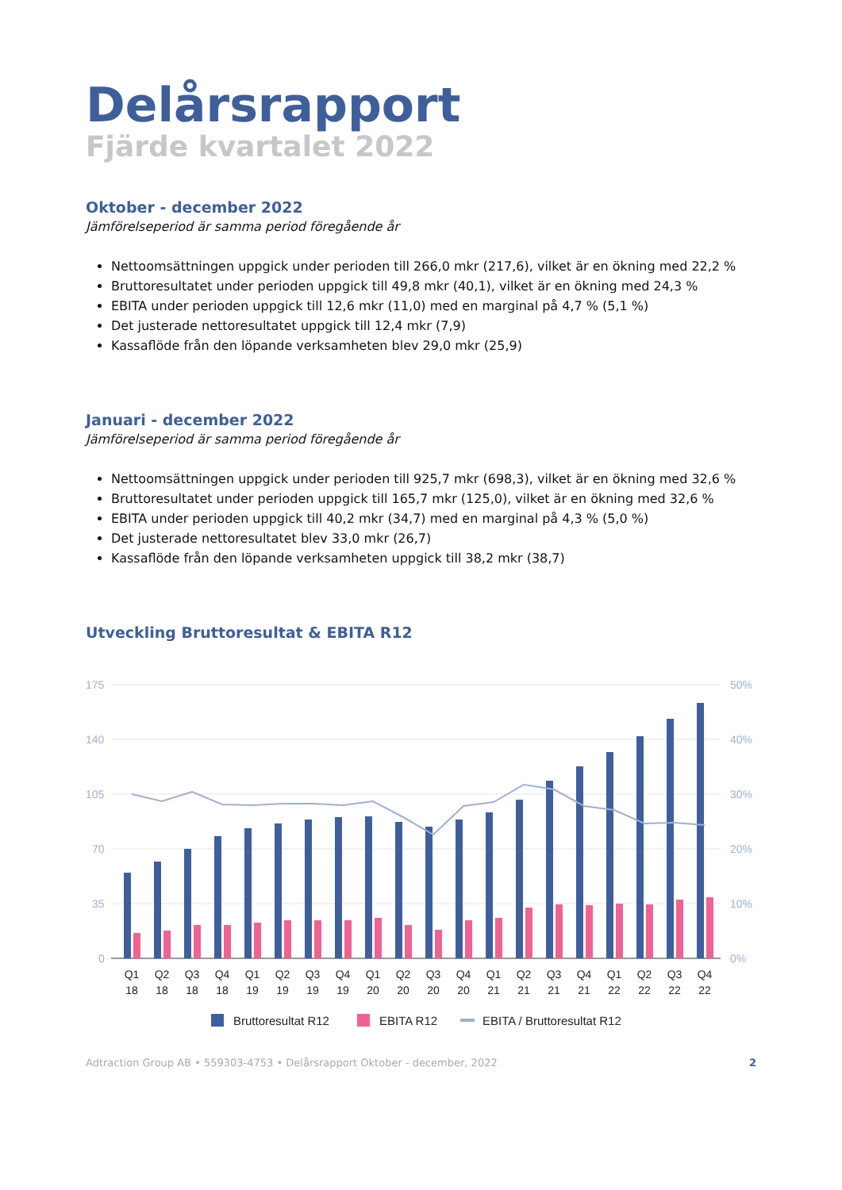Delårsrapport
Fjärde kvartalet 2022
Oktober - december 2022
Jämförelseperiod är samma period föregående år
Nettoomsättningen uppgick under perioden till 266,0 mkr (217,6), vilket är en ökning med 22,2 %
Bruttoresultatet under perioden uppgick till 49,8 mkr (40,1), vilket är en ökning med 24,3 %
EBITA under perioden uppgick till 12,6 mkr (11,0) med en marginal på 4,7 % (5,1 %)
Det justerade nettoresultatet uppgick till 12,4 mkr (7,9)
Kassaflöde från den löpande verksamheten blev 29,0 mkr (25,9)
Januari - december 2022
Jämförelseperiod är samma period föregående år
Nettoomsättningen uppgick under perioden till 925,7 mkr (698,3), vilket är en ökning med 32,6 %
Bruttoresultatet under perioden uppgick till 165,7 mkr (125,0), vilket är en ökning med 32,6 %
EBITA under perioden uppgick till 40,2 mkr (34,7) med en marginal på 4,3 % (5,0 %)
Det justerade nettoresultatet blev 33,0 mkr (26,7)
Kassaflöde från den löpande verksamheten uppgick till 38,2 mkr (38,7)
Utveckling Bruttoresultat & EBITA R12
175
140
105
70
35
0
50%
40%
30%
20%
10%
0%
Q1
Q2
Q3
Q4
Q1
Q2
Q3
Q4
Q1
Q2
Q3
Q4
Q1
Q2
Q3
Q4
Q1
Q2
Q3
Q4
18
18
18
18
19
19
19
19
20
20
20
20
21
21
21
21
22
22
22
22
Bruttoresultat R12
EBITA R12
EBITA / Bruttoresultat R12
Adtraction Group AB • 559303-4753 • Delårsrapport Oktober - december, 2022 2